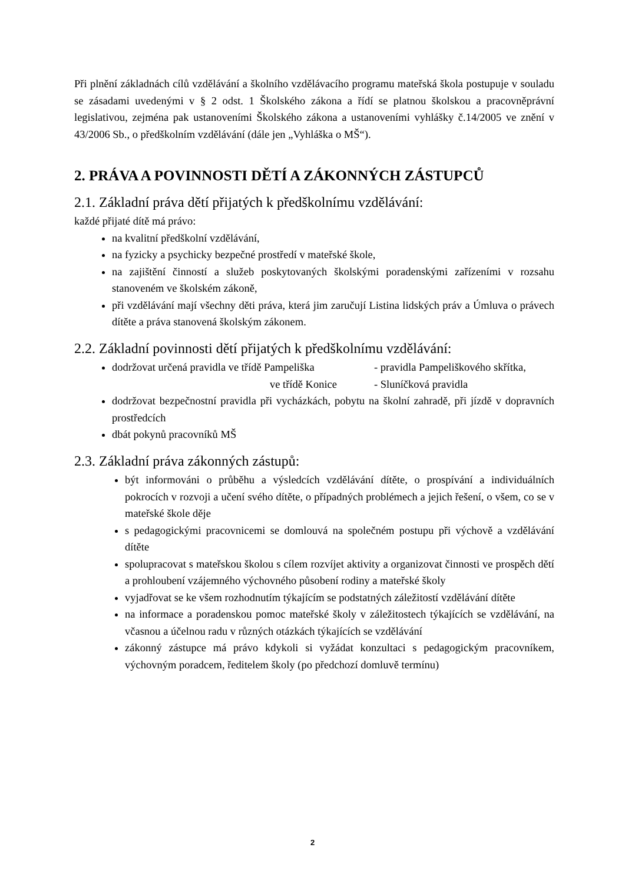Při plnění základnách cílů vzdělávání a školního vzdělávacího programu mateřská škola postupuje v souladu se zásadami uvedenými v § 2 odst. 1 Školského zákona a řídí se platnou školskou a pracovněprávní legislativou, zejména pak ustanoveními Školského zákona a ustanoveními vyhlášky č.14/2005 ve znění v 43/2006 Sb., o předškolním vzdělávání (dále jen „Vyhláška o MŠ“).
2. PRÁVA A POVINNOSTI DĚTÍ A ZÁKONNÝCH ZÁSTUPCŮ
2.1. Základní práva dětí přijatých k předškolnímu vzdělávání:
každé přijaté dítě má právo:
na kvalitní předškolní vzdělávání,
na fyzicky a psychicky bezpečné prostředí v mateřské škole,
na zajištění činností a služeb poskytovaných školskými poradenskými zařízeními v rozsahu stanoveném ve školském zákoně,
při vzdělávání mají všechny děti práva, která jim zaručují Listina lidských práv a Úmluva o právech dítěte a práva stanovená školským zákonem.
2.2. Základní povinnosti dětí přijatých k předškolnímu vzdělávání:
dodržovat určená pravidla ve třídě Pampeliška - pravidla Pampeliškového skřítka,
ve třídě Konice - Sluníčková pravidla
dodržovat bezpečnostní pravidla při vycházkách, pobytu na školní zahradě, při jízdě v dopravních prostředcích
dbát pokynů pracovníků MŠ
2.3. Základní práva zákonných zástupů:
být informováni o průběhu a výsledcích vzdělávání dítěte, o prospívání a individuálních pokrocích v rozvoji a učení svého dítěte, o případných problémech a jejich řešení, o všem, co se v mateřské škole děje
s pedagogickými pracovnicemi se domlouvá na společném postupu při výchově a vzdělávání dítěte
spolupracovat s mateřskou školou s cílem rozvíjet aktivity a organizovat činnosti ve prospěch dětí a prohloubení vzájemného výchovného působení rodiny a mateřské školy
vyjadřovat se ke všem rozhodnutím týkajícím se podstatných záležitostí vzdělávání dítěte
na informace a poradenskou pomoc mateřské školy v záležitostech týkajících se vzdělávání, na včasnou a účelnou radu v různých otázkách týkajících se vzdělávání
zákonný zástupce má právo kdykoli si vyžádat konzultaci s pedagogickým pracovníkem, výchovným poradcem, ředitelem školy (po předchozí domluvě termínu)
2